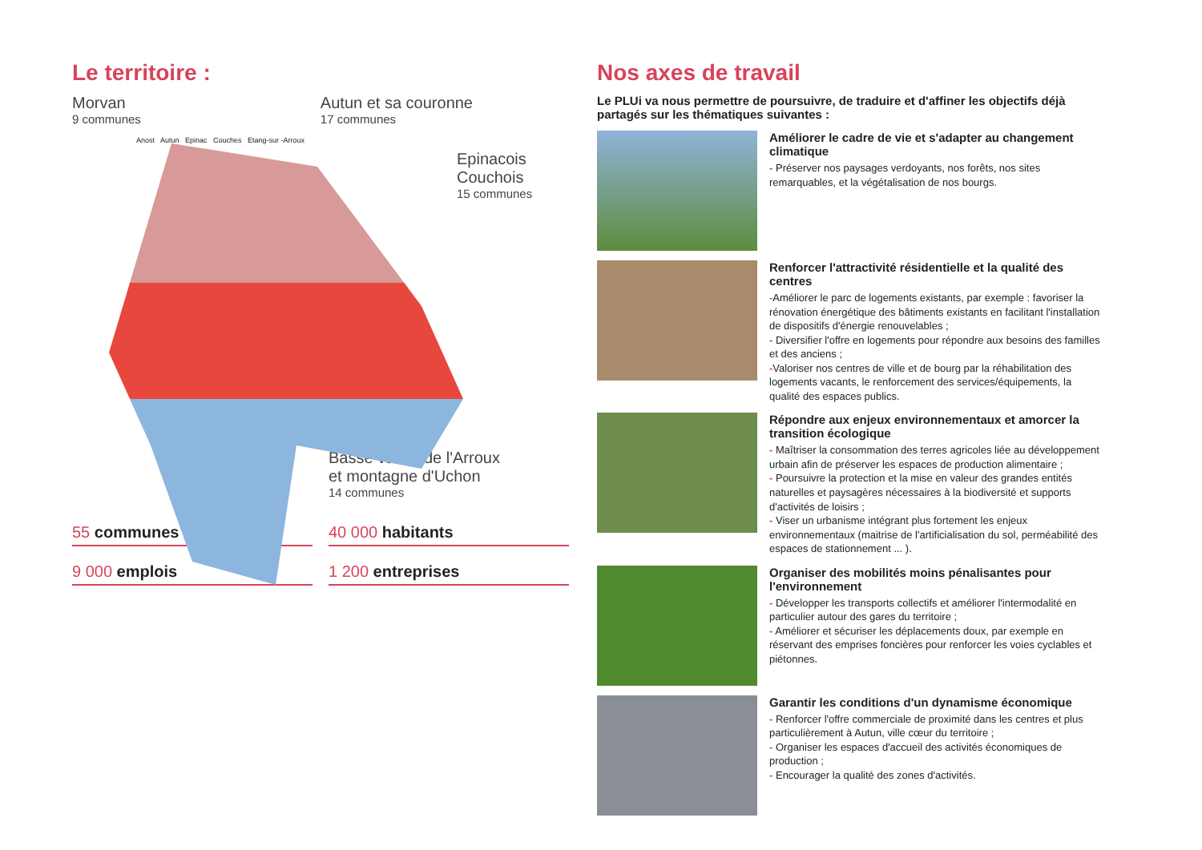Le territoire :
Morvan
9 communes
Autun et sa couronne
17 communes
Epinacois
Couchois
15 communes
Anost Autun Epinac Couches Etang-sur -Arroux
Basse vallée de l'Arroux
et montagne d'Uchon
14 communes
55 communes
40 000 habitants
9 000 emplois
1 200 entreprises
Nos axes de travail
Le PLUi va nous permettre de poursuivre, de traduire et d'affiner les objectifs déjà partagés sur les thématiques suivantes :
Améliorer le cadre de vie et s'adapter au changement climatique
- Préserver nos paysages verdoyants, nos forêts, nos sites remarquables, et la végétalisation de nos bourgs.
Renforcer l'attractivité résidentielle et la qualité des centres
-Améliorer le parc de logements existants, par exemple : favoriser la rénovation énergétique des bâtiments existants en facilitant l'installation de dispositifs d'énergie renouvelables ;
- Diversifier l'offre en logements pour répondre aux besoins des familles et des anciens ;
-Valoriser nos centres de ville et de bourg par la réhabilitation des logements vacants, le renforcement des services/équipements, la qualité des espaces publics.
Répondre aux enjeux environnementaux et amorcer la transition écologique
- Maîtriser la consommation des terres agricoles liée au développement urbain afin de préserver les espaces de production alimentaire ;
- Poursuivre la protection et la mise en valeur des grandes entités naturelles et paysagères nécessaires à la biodiversité et supports d'activités de loisirs ;
- Viser un urbanisme intégrant plus fortement les enjeux environnementaux (maitrise de l'artificialisation du sol, perméabilité des espaces de stationnement ... ).
Organiser des mobilités moins pénalisantes pour l'environnement
- Développer les transports collectifs et améliorer l'intermodalité en particulier autour des gares du territoire ;
- Améliorer et sécuriser les déplacements doux, par exemple en réservant des emprises foncières pour renforcer les voies cyclables et piétonnes.
Garantir les conditions d'un dynamisme économique
- Renforcer l'offre commerciale de proximité dans les centres et plus particulièrement à Autun, ville cœur du territoire ;
- Organiser les espaces d'accueil des activités économiques de production ;
- Encourager la qualité des zones d'activités.